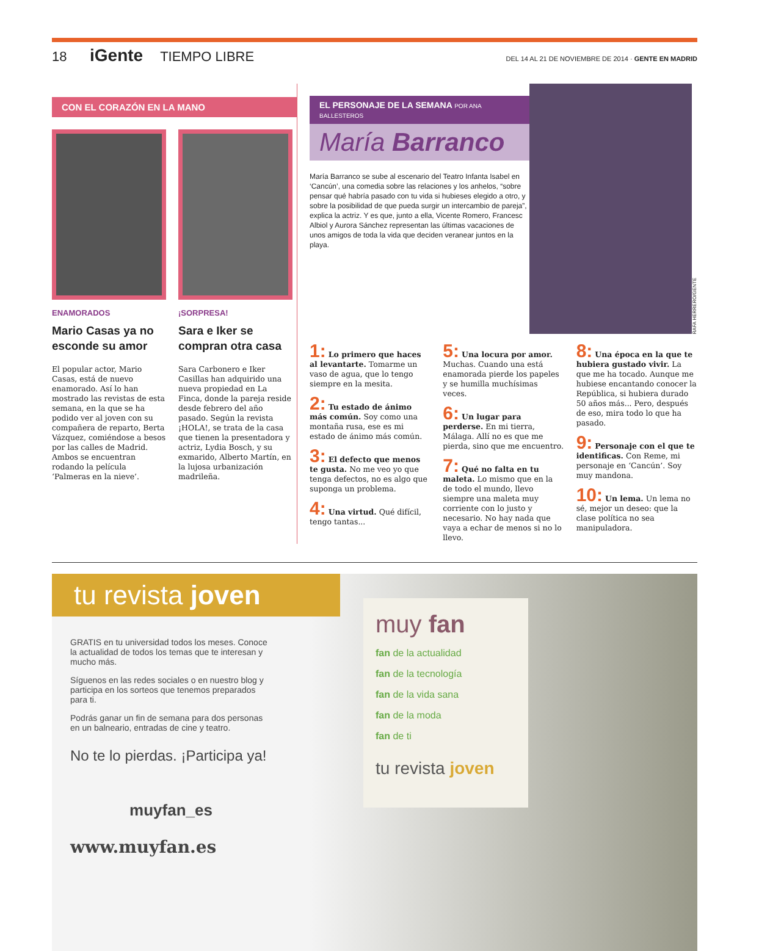18 iGente TIEMPO LIBRE DEL 14 AL 21 DE NOVIEMBRE DE 2014 · GENTE EN MADRID
CON EL CORAZÓN EN LA MANO
ENAMORADOS
Mario Casas ya no esconde su amor
El popular actor, Mario Casas, está de nuevo enamorado. Así lo han mostrado las revistas de esta semana, en la que se ha podido ver al joven con su compañera de reparto, Berta Vázquez, comiéndose a besos por las calles de Madrid. Ambos se encuentran rodando la película ‘Palmeras en la nieve’.
¡SORPRESA!
Sara e Iker se compran otra casa
Sara Carbonero e Iker Casillas han adquirido una nueva propiedad en La Finca, donde la pareja reside desde febrero del año pasado. Según la revista ¡HOLA!, se trata de la casa que tienen la presentadora y actriz, Lydia Bosch, y su exmarido, Alberto Martín, en la lujosa urbanización madrileña.
EL PERSONAJE DE LA SEMANA POR ANA BALLESTEROS
María Barranco
María Barranco se sube al escenario del Teatro Infanta Isabel en ‘Cancún’, una comedia sobre las relaciones y los anhelos, “sobre pensar qué habría pasado con tu vida si hubieses elegido a otro, y sobre la posibilidad de que pueda surgir un intercambio de pareja”, explica la actriz. Y es que, junto a ella, Vicente Romero, Francesc Albiol y Aurora Sánchez representan las últimas vacaciones de unos amigos de toda la vida que deciden veranear juntos en la playa.
RAFA HERRERO/GENTE
1: Lo primero que haces al levantarte. Tomarme un vaso de agua, que lo tengo siempre en la mesita.
2: Tu estado de ánimo más común. Soy como una montaña rusa, ese es mi estado de ánimo más común.
3: El defecto que menos te gusta. No me veo yo que tenga defectos, no es algo que suponga un problema.
4: Una virtud. Qué difícil, tengo tantas...
5: Una locura por amor. Muchas. Cuando una está enamorada pierde los papeles y se humilla muchísimas veces.
6: Un lugar para perderse. En mi tierra, Málaga. Allí no es que me pierda, sino que me encuentro.
7: Qué no falta en tu maleta. Lo mismo que en la de todo el mundo, llevo siempre una maleta muy corriente con lo justo y necesario. No hay nada que vaya a echar de menos si no lo llevo.
8: Una época en la que te hubiera gustado vivir. La que me ha tocado. Aunque me hubiese encantando conocer la República, si hubiera durado 50 años más... Pero, después de eso, mira todo lo que ha pasado.
9: Personaje con el que te identificas. Con Reme, mi personaje en ‘Cancún’. Soy muy mandona.
10: Un lema. Un lema no sé, mejor un deseo: que la clase política no sea manipuladora.
tu revista joven
GRATIS en tu universidad todos los meses. Conoce la actualidad de todos los temas que te interesan y mucho más.
Síguenos en las redes sociales o en nuestro blog y participa en los sorteos que tenemos preparados para ti.
Podrás ganar un fin de semana para dos personas en un balneario, entradas de cine y teatro.
No te lo pierdas. ¡Participa ya!
muyfan_es
www.muyfan.es
muy fan
fan de la actualidad
fan de la tecnología
fan de la vida sana
fan de la moda
fan de ti
tu revista joven